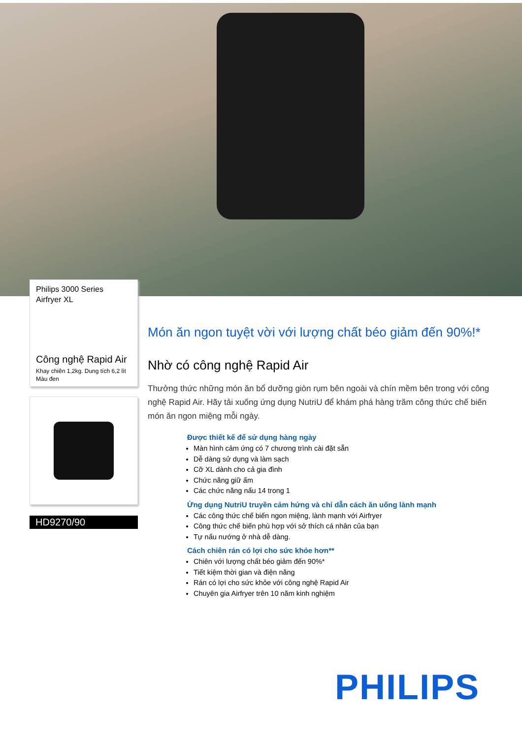Philips 3000 Series
Airfryer XL
Công nghệ Rapid Air
Khay chiên 1,2kg. Dung tích 6,2 lít
Màu đen
HD9270/90
Món ăn ngon tuyệt vời với lượng chất béo giảm đến 90%!*
Nhờ có công nghệ Rapid Air
Thưởng thức những món ăn bổ dưỡng giòn rụm bên ngoài và chín mềm bên trong với công nghệ Rapid Air. Hãy tải xuống ứng dụng NutriU để khám phá hàng trăm công thức chế biến món ăn ngon miệng mỗi ngày.
Được thiết kế để sử dụng hàng ngày
Màn hình cảm ứng có 7 chương trình cài đặt sẵn
Dễ dàng sử dụng và làm sạch
Cỡ XL dành cho cả gia đình
Chức năng giữ ấm
Các chức năng nấu 14 trong 1
Ứng dụng NutriU truyền cảm hứng và chỉ dẫn cách ăn uống lành mạnh
Các công thức chế biến ngon miệng, lành mạnh với Airfryer
Công thức chế biến phù hợp với sở thích cá nhân của bạn
Tự nấu nướng ở nhà dễ dàng.
Cách chiên rán có lợi cho sức khỏe hơn**
Chiên với lượng chất béo giảm đến 90%*
Tiết kiệm thời gian và điện năng
Rán có lợi cho sức khỏe với công nghệ Rapid Air
Chuyên gia Airfryer trên 10 năm kinh nghiệm
PHILIPS